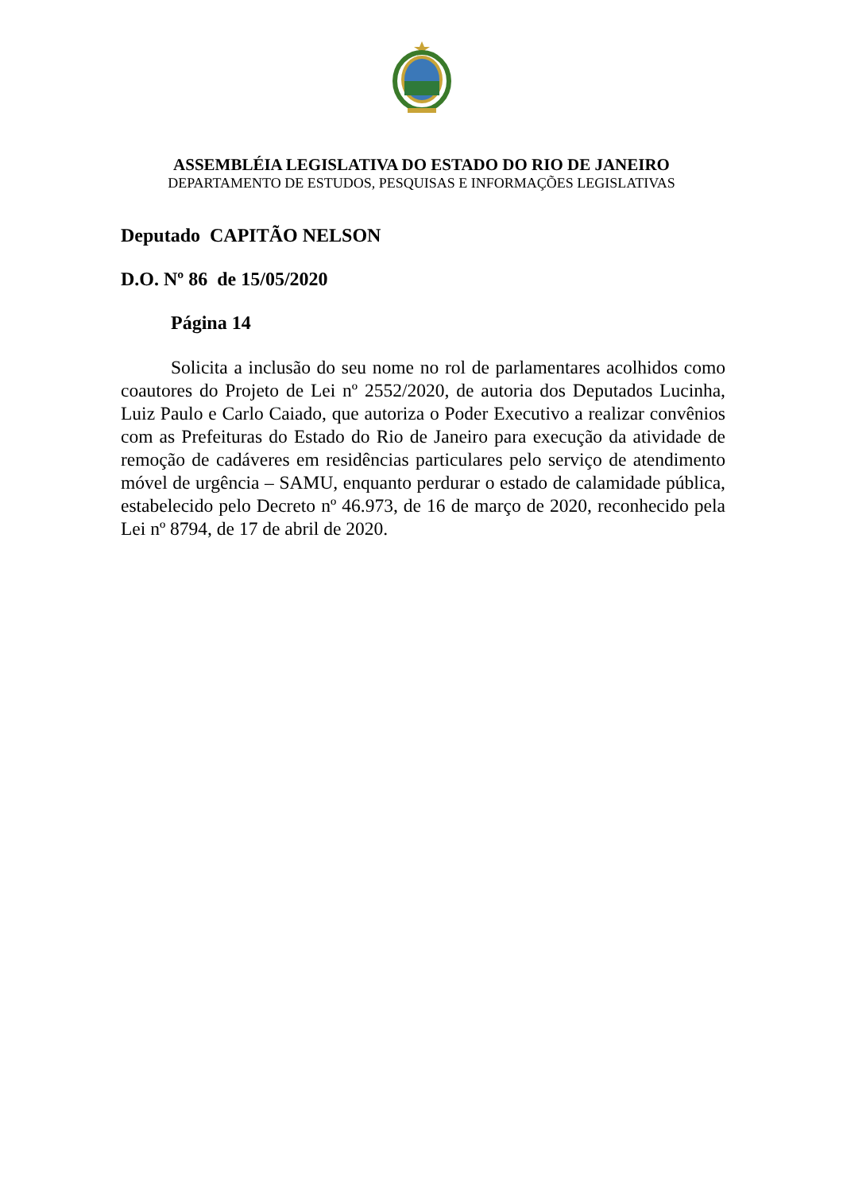ASSEMBLÉIA LEGISLATIVA DO ESTADO DO RIO DE JANEIRO
DEPARTAMENTO DE ESTUDOS, PESQUISAS E INFORMAÇÕES LEGISLATIVAS
Deputado CAPITÃO NELSON
D.O. Nº 86 de 15/05/2020
Página 14
Solicita a inclusão do seu nome no rol de parlamentares acolhidos como coautores do Projeto de Lei nº 2552/2020, de autoria dos Deputados Lucinha, Luiz Paulo e Carlo Caiado, que autoriza o Poder Executivo a realizar convênios com as Prefeituras do Estado do Rio de Janeiro para execução da atividade de remoção de cadáveres em residências particulares pelo serviço de atendimento móvel de urgência – SAMU, enquanto perdurar o estado de calamidade pública, estabelecido pelo Decreto nº 46.973, de 16 de março de 2020, reconhecido pela Lei nº 8794, de 17 de abril de 2020.